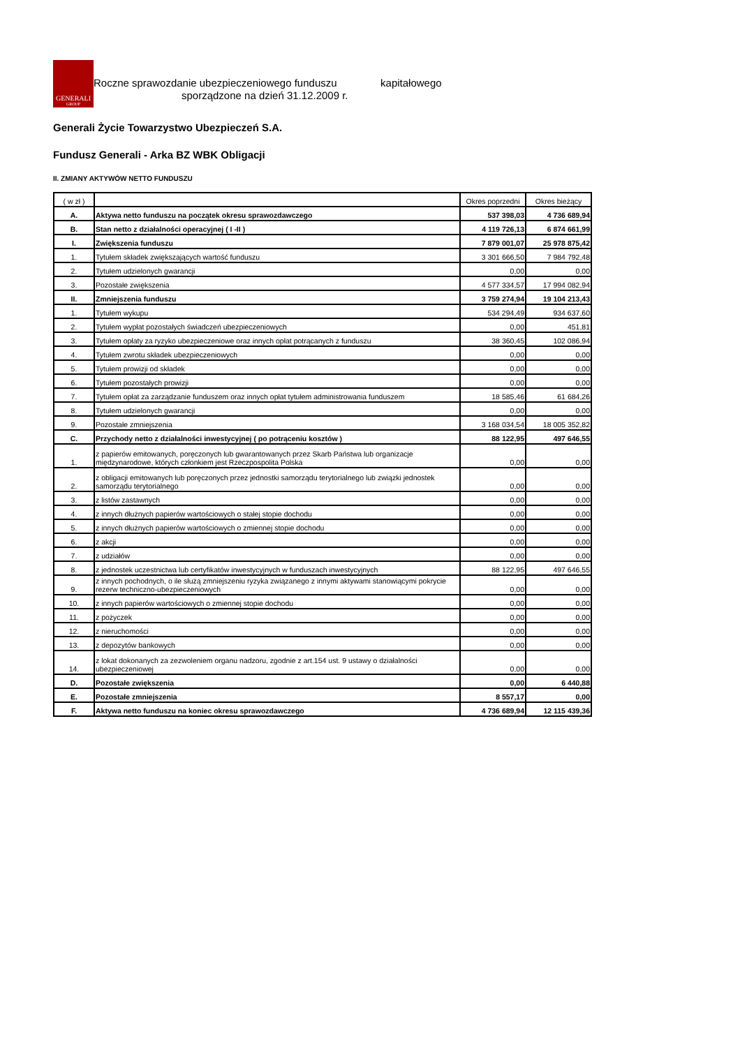GENERALI
GROUP
Roczne sprawozdanie ubezpieczeniowego funduszu kapitałowego
sporządzone na dzień 31.12.2009 r.
Generali Życie Towarzystwo Ubezpieczeń S.A.
Fundusz Generali - Arka BZ WBK Obligacji
II. ZMIANY AKTYWÓW NETTO FUNDUSZU
| ( w zł ) | | Okres poprzedni | Okres bieżący |
| --- | --- | --- | --- |
| A. | Aktywa netto funduszu na początek okresu sprawozdawczego | 537 398,03 | 4 736 689,94 |
| B. | Stan netto z działalności operacyjnej ( I -II ) | 4 119 726,13 | 6 874 661,99 |
| I. | Zwiększenia funduszu | 7 879 001,07 | 25 978 875,42 |
| 1. | Tytułem składek zwiększających wartość funduszu | 3 301 666,50 | 7 984 792,48 |
| 2. | Tytułem udzielonych gwarancji | 0,00 | 0,00 |
| 3. | Pozostałe zwiększenia | 4 577 334,57 | 17 994 082,94 |
| II. | Zmniejszenia funduszu | 3 759 274,94 | 19 104 213,43 |
| 1. | Tytułem wykupu | 534 294,49 | 934 637,60 |
| 2. | Tytułem wypłat pozostałych świadczeń ubezpieczeniowych | 0,00 | 451,81 |
| 3. | Tytułem opłaty za ryzyko ubezpieczeniowe oraz innych opłat potrącanych z funduszu | 38 360,45 | 102 086,94 |
| 4. | Tytułem zwrotu składek ubezpieczeniowych | 0,00 | 0,00 |
| 5. | Tytułem prowizji od składek | 0,00 | 0,00 |
| 6. | Tytułem pozostałych prowizji | 0,00 | 0,00 |
| 7. | Tytułem opłat za zarządzanie funduszem oraz innych opłat tytułem administrowania funduszem | 18 585,46 | 61 684,26 |
| 8. | Tytułem udzielonych gwarancji | 0,00 | 0,00 |
| 9. | Pozostałe zmniejszenia | 3 168 034,54 | 18 005 352,82 |
| C. | Przychody netto z działalności inwestycyjnej ( po potrąceniu kosztów ) | 88 122,95 | 497 646,55 |
| 1. | z papierów emitowanych, poręczonych lub gwarantowanych przez Skarb Państwa lub organizacje międzynarodowe, których członkiem jest Rzeczpospolita Polska | 0,00 | 0,00 |
| 2. | z obligacji emitowanych lub poręczonych przez jednostki samorządu terytorialnego lub związki jednostek samorządu terytorialnego | 0,00 | 0,00 |
| 3. | z listów zastawnych | 0,00 | 0,00 |
| 4. | z innych dłużnych papierów wartościowych o stałej stopie dochodu | 0,00 | 0,00 |
| 5. | z innych dłużnych papierów wartościowych o zmiennej stopie dochodu | 0,00 | 0,00 |
| 6. | z akcji | 0,00 | 0,00 |
| 7. | z udziałów | 0,00 | 0,00 |
| 8. | z jednostek uczestnictwa lub certyfikatów inwestycyjnych w funduszach inwestycyjnych | 88 122,95 | 497 646,55 |
| 9. | z innych pochodnych, o ile służą zmniejszeniu ryzyka związanego z innymi aktywami stanowiącymi pokrycie rezerw techniczno-ubezpieczeniowych | 0,00 | 0,00 |
| 10. | z innych papierów wartościowych o zmiennej stopie dochodu | 0,00 | 0,00 |
| 11. | z pożyczek | 0,00 | 0,00 |
| 12. | z nieruchomości | 0,00 | 0,00 |
| 13. | z depozytów bankowych | 0,00 | 0,00 |
| 14. | z lokat dokonanych za zezwoleniem organu nadzoru, zgodnie z art.154 ust. 9 ustawy o działalności ubezpieczeniowej | 0,00 | 0,00 |
| D. | Pozostałe zwiększenia | 0,00 | 6 440,88 |
| E. | Pozostałe zmniejszenia | 8 557,17 | 0,00 |
| F. | Aktywa netto funduszu na koniec okresu sprawozdawczego | 4 736 689,94 | 12 115 439,36 |